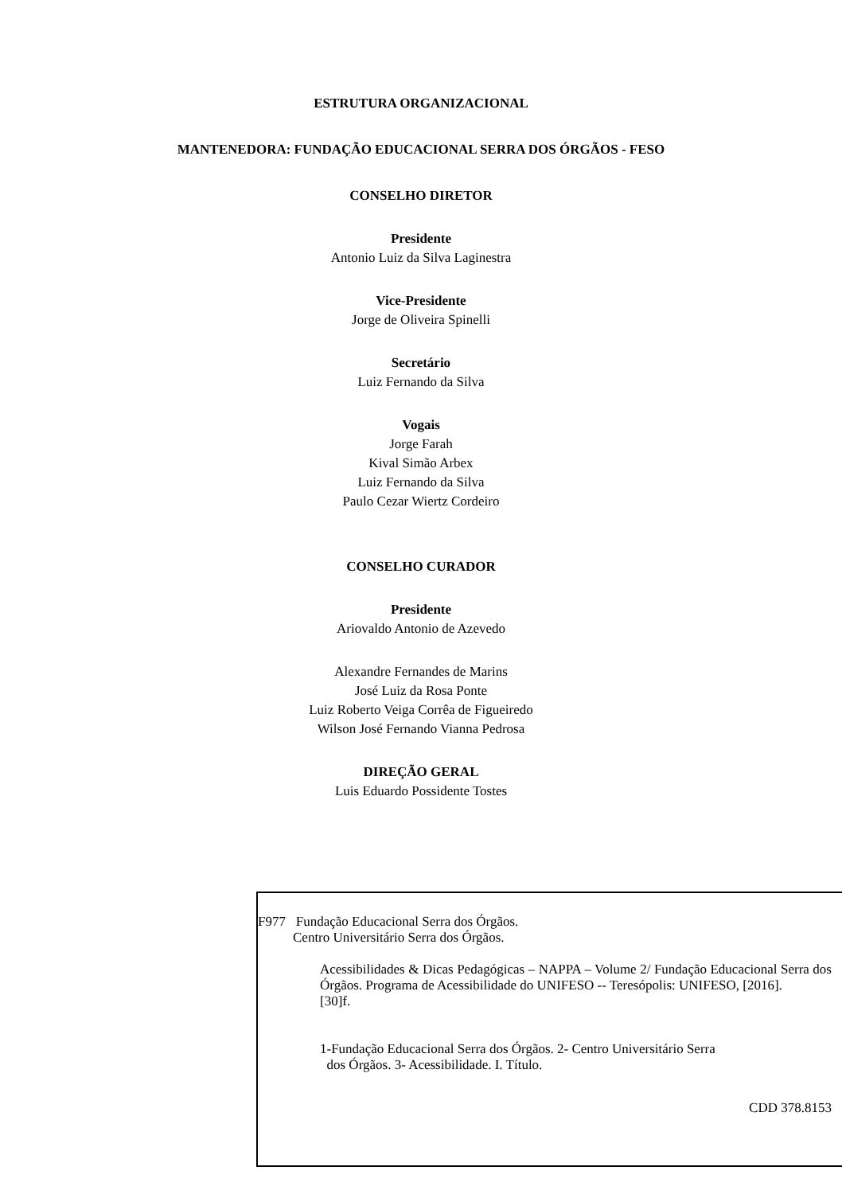ESTRUTURA ORGANIZACIONAL
MANTENEDORA: FUNDAÇÃO EDUCACIONAL SERRA DOS ÓRGÃOS - FESO
CONSELHO DIRETOR
Presidente
Antonio Luiz da Silva Laginestra
Vice-Presidente
Jorge de Oliveira Spinelli
Secretário
Luiz Fernando da Silva
Vogais
Jorge Farah
Kival Simão Arbex
Luiz Fernando da Silva
Paulo Cezar Wiertz Cordeiro
CONSELHO CURADOR
Presidente
Ariovaldo Antonio de Azevedo
Alexandre Fernandes de Marins
José Luiz da Rosa Ponte
Luiz Roberto Veiga Corrêa de Figueiredo
Wilson José Fernando Vianna Pedrosa
DIREÇÃO GERAL
Luis Eduardo Possidente Tostes
F977 Fundação Educacional Serra dos Órgãos.
Centro Universitário Serra dos Órgãos.
Acessibilidades & Dicas Pedagógicas – NAPPA – Volume 2/ Fundação Educacional Serra dos Órgãos. Programa de Acessibilidade do UNIFESO -- Teresópolis: UNIFESO, [2016].
[30]f.
1-Fundação Educacional Serra dos Órgãos. 2- Centro Universitário Serra
dos Órgãos. 3- Acessibilidade. I. Título.
CDD 378.8153